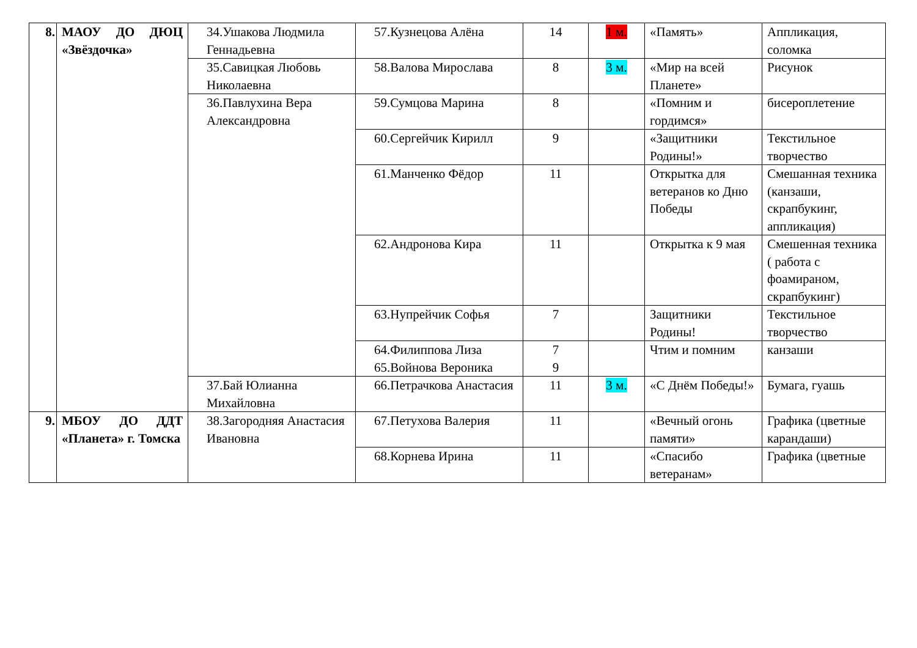| 8. | МАОУ ДО ДЮЦ «Звёздочка» | 34.Ушакова Людмила Геннадьевна | 57.Кузнецова Алёна | 14 | 1 м. | «Память» | Аппликация, соломка |
| | | 35.Савицкая Любовь Николаевна | 58.Валова Мирослава | 8 | 3 м. | «Мир на всей Планете» | Рисунок |
| | | 36.Павлухина Вера Александровна | 59.Сумцова Марина | 8 | | «Помним и гордимся» | бисероплетение |
| | | | 60.Сергейчик Кирилл | 9 | | «Защитники Родины!» | Текстильное творчество |
| | | | 61.Манченко Фёдор | 11 | | Открытка для ветеранов ко Дню Победы | Смешанная техника (канзаши, скрапбукинг, аппликация) |
| | | | 62.Андронова Кира | 11 | | Открытка к 9 мая | Смешенная техника ( работа с фоамираном, скрапбукинг) |
| | | | 63.Нупрейчик Софья | 7 | | Защитники Родины! | Текстильное творчество |
| | | | 64.Филиппова Лиза 65.Войнова Вероника | 7 9 | | Чтим и помним | канзаши |
| | | 37.Бай Юлианна Михайловна | 66.Петрачкова Анастасия | 11 | 3 м. | «С Днём Победы!» | Бумага, гуашь |
| 9. | МБОУ ДО ДДТ «Планета» г. Томска | 38.Загородняя Анастасия Ивановна | 67.Петухова Валерия | 11 | | «Вечный огонь памяти» | Графика (цветные карандаши) |
| | | | 68.Корнева Ирина | 11 | | «Спасибо ветеранам» | Графика (цветные |